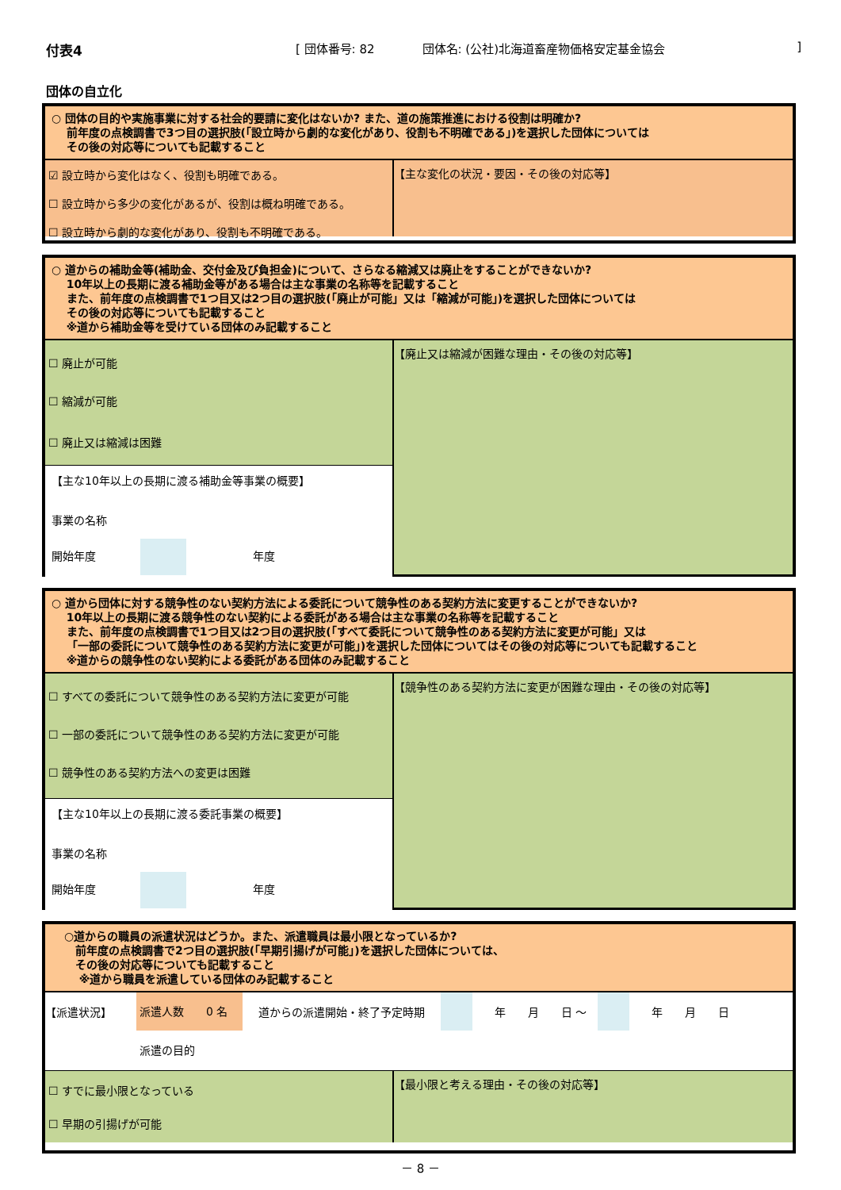付表4 [ 団体番号: 82 団体名: (公社)北海道畜産物価格安定基金協会
]
団体の自立化
○ 団体の目的や実施事業に対する社会的要請に変化はないか? また、道の施策推進における役割は明確か?
　 前年度の点検調書で3つ目の選択肢(「設立時から劇的な変化があり、役割も不明確である」)を選択した団体については
　 その後の対応等についても記載すること
☑ 設立時から変化はなく、役割も明確である。
☐ 設立時から多少の変化があるが、役割は概ね明確である。
☐ 設立時から劇的な変化があり、役割も不明確である。
【主な変化の状況・要因・その後の対応等】
○ 道からの補助金等(補助金、交付金及び負担金)について、さらなる縮減又は廃止をすることができないか?
　 10年以上の長期に渡る補助金等がある場合は主な事業の名称等を記載すること
　 また、前年度の点検調書で1つ目又は2つ目の選択肢(「廃止が可能」又は「縮減が可能」)を選択した団体については
　 その後の対応等についても記載すること
　 ※道から補助金等を受けている団体のみ記載すること
☐ 廃止が可能
☐ 縮減が可能
☐ 廃止又は縮減は困難
【主な10年以上の長期に渡る補助金等事業の概要】
事業の名称
開始年度　　　　　　　　　　年度
【廃止又は縮減が困難な理由・その後の対応等】
○ 道から団体に対する競争性のない契約方法による委託について競争性のある契約方法に変更することができないか?
　 10年以上の長期に渡る競争性のない契約による委託がある場合は主な事業の名称等を記載すること
　 また、前年度の点検調書で1つ目又は2つ目の選択肢(「すべて委託について競争性のある契約方法に変更が可能」又は
　 「一部の委託について競争性のある契約方法に変更が可能」)を選択した団体についてはその後の対応等についても記載すること
　 ※道からの競争性のない契約による委託がある団体のみ記載すること
☐ すべての委託について競争性のある契約方法に変更が可能
☐ 一部の委託について競争性のある契約方法に変更が可能
☐ 競争性のある契約方法への変更は困難
【主な10年以上の長期に渡る委託事業の概要】
事業の名称
開始年度　　　　　　　　　　年度
【競争性のある契約方法に変更が困難な理由・その後の対応等】
○道からの職員の派遣状況はどうか。また、派遣職員は最小限となっているか?
　前年度の点検調書で2つ目の選択肢(「早期引揚げが可能」)を選択した団体については、
　その後の対応等についても記載すること
　 ※道から職員を派遣している団体のみ記載すること
【派遣状況】 派遣人数　　0 名 道からの派遣開始・終了予定時期 年　　月　　日 ～ 年　　月　　日
派遣の目的
☐ すでに最小限となっている
☐ 早期の引揚げが可能
【最小限と考える理由・その後の対応等】
－ 8 －